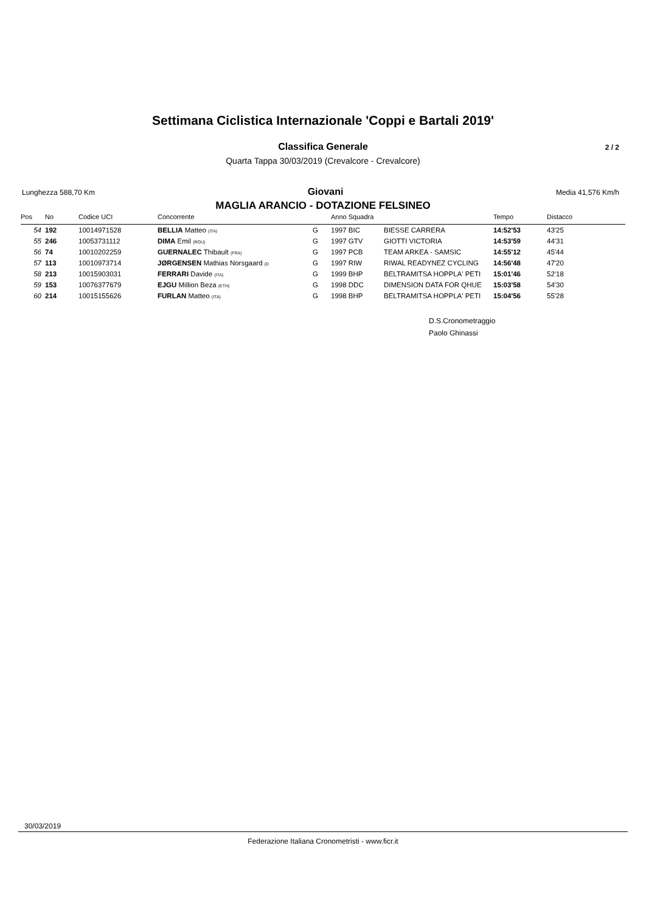Settimana Ciclistica Internazionale 'Coppi e Bartali 2019'
Classifica Generale 2 / 2
Quarta Tappa 30/03/2019 (Crevalcore - Crevalcore)
Lunghezza 588,70 Km Giovani Media 41,576 Km/h
MAGLIA ARANCIO - DOTAZIONE FELSINEO
| Pos | No | Codice UCI | Concorrente | | Anno Squadra | | Tempo | Distacco |
| --- | --- | --- | --- | --- | --- | --- | --- | --- |
| 54 | 192 | 10014971528 | BELLIA Matteo (ITA) | G | 1997 BIC | BIESSE CARRERA | 14:52'53 | 43'25 |
| 55 | 246 | 10053731112 | DIMA Emil (ROU) | G | 1997 GTV | GIOTTI VICTORIA | 14:53'59 | 44'31 |
| 56 | 74 | 10010202259 | GUERNALEC Thibault (FRA) | G | 1997 PCB | TEAM ARKEA - SAMSIC | 14:55'12 | 45'44 |
| 57 | 113 | 10010973714 | JØRGENSEN Mathias Norsgaard (D | G | 1997 RIW | RIWAL READYNEZ CYCLING | 14:56'48 | 47'20 |
| 58 | 213 | 10015903031 | FERRARI Davide (ITA) | G | 1999 BHP | BELTRAMITSA HOPPLA' PETI | 15:01'46 | 52'18 |
| 59 | 153 | 10076377679 | EJGU Million Beza (ETH) | G | 1998 DDC | DIMENSION DATA FOR QHUE | 15:03'58 | 54'30 |
| 60 | 214 | 10015155626 | FURLAN Matteo (ITA) | G | 1998 BHP | BELTRAMITSA HOPPLA' PETI | 15:04'56 | 55'28 |
D.S.Cronometraggio
Paolo Ghinassi
30/03/2019
Federazione Italiana Cronometristi - www.ficr.it